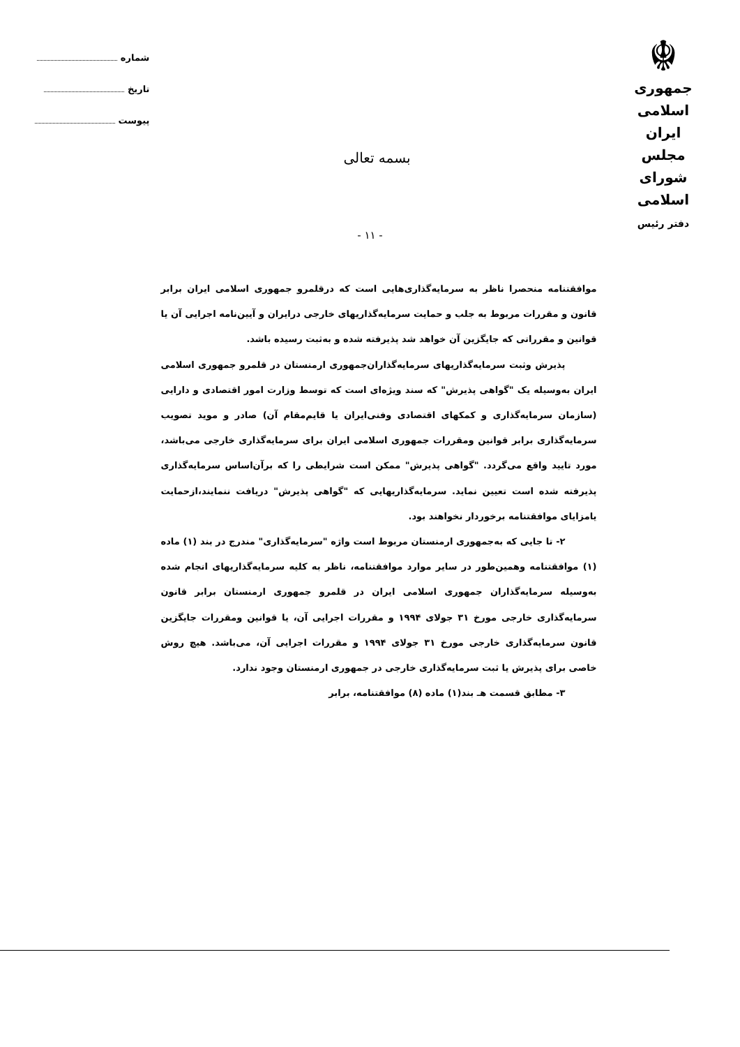☬
جمهوری اسلامی ایران
مجلس شورای اسلامی
دفتر رئیس
شماره
تاریخ
پیوست
بسمه تعالی
- ١١ -
موافقتنامه منحصرا ناظر به سرمایه‌گذاری‌هایی است که درقلمرو جمهوری اسلامی ایران برابر قانون و مقررات مربوط به جلب و حمایت سرمایه‌گذاریهای خارجی درایران و آیین‌نامه اجرایی آن یا قوانین و مقرراتی که جایگزین آن خواهد شد پذیرفته شده و به‌ثبت رسیده باشد.
پذیرش وثبت سرمایه‌گذاریهای سرمایه‌گذاران‌جمهوری ارمنستان در قلمرو جمهوری اسلامی ایران به‌وسیله یک "گواهی پذیرش" که سند ویژه‌ای است که توسط وزارت امور اقتصادی و دارایی (سازمان سرمایه‌گذاری و کمکهای اقتصادی وفنی‌ایران یا قایم‌مقام آن) صادر و موید تصویب سرمایه‌گذاری برابر قوانین ومقررات جمهوری اسلامی ایران برای سرمایه‌گذاری خارجی می‌باشد، مورد تایید واقع می‌گردد. "گواهی پذیرش" ممکن است شرایطی را که برآن‌اساس سرمایه‌گذاری پذیرفته شده است تعیین نماید. سرمایه‌گذاریهایی که "گواهی پذیرش" دریافت ننمایند،ازحمایت یامزایای موافقتنامه برخوردار نخواهند بود.
٢- تا جایی که به‌جمهوری ارمنستان مربوط است واژه "سرمایه‌گذاری" مندرج در بند (١) ماده (١) موافقتنامه وهمین‌طور در سایر موارد موافقتنامه، ناظر به کلیه سرمایه‌گذاریهای انجام شده به‌وسیله سرمایه‌گذاران جمهوری اسلامی ایران در قلمرو جمهوری ارمنستان برابر قانون سرمایه‌گذاری خارجی مورخ ٣١ جولای ١٩٩۴ و مقررات اجرایی آن، یا قوانین ومقررات جایگزین قانون سرمایه‌گذاری خارجی مورخ ٣١ جولای ١٩٩۴ و مقررات اجرایی آن، می‌باشد. هیچ روش خاصی برای پذیرش یا ثبت سرمایه‌گذاری خارجی در جمهوری ارمنستان وجود ندارد.
٣- مطابق قسمت هـ بند(١) ماده (٨) موافقتنامه، برابر